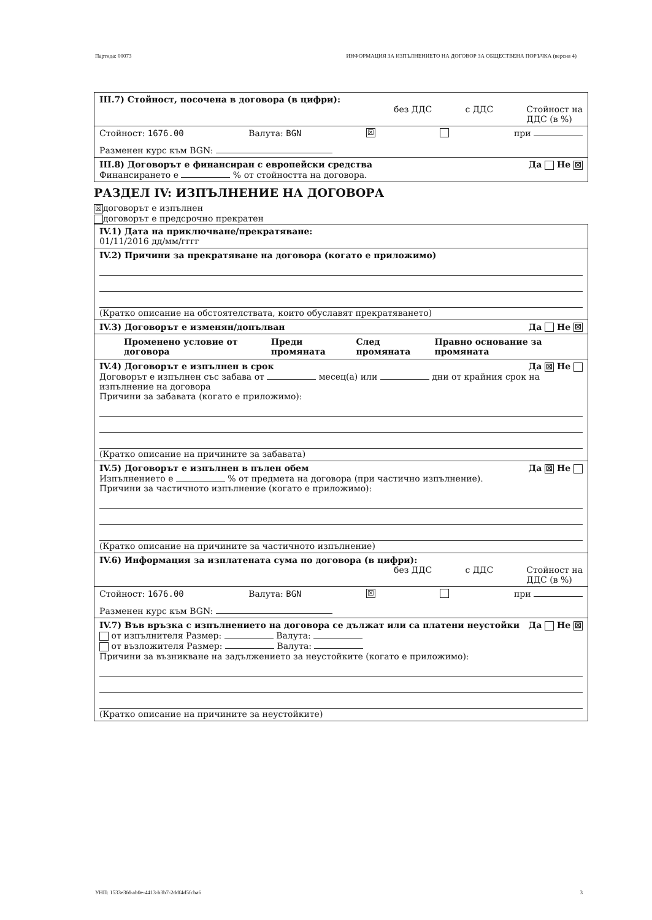Партида: 00073 ИНФОРМАЦИЯ ЗА ИЗПЪЛНЕНИЕТО НА ДОГОВОР ЗА ОБЩЕСТВЕНА ПОРЪЧКА (версия 4)
III.7) Стойност, посочена в договора (в цифри):
без ДДС с ДДС Стойност на
ДДС (в %)
Стойност: 1676.00 Валута: BGN ☒ при
Разменен курс към BGN:
III.8) Договорът е финансиран с европейски средства Да Не ☒
Финансирането е % от стойността на договора.
РАЗДЕЛ IV: ИЗПЪЛНЕНИЕ НА ДОГОВОРА
☒ договорът е изпълнен
договорът е предсрочно прекратен
IV.1) Дата на приключване/прекратяване:
01/11/2016 дд/мм/гггг
IV.2) Причини за прекратяване на договора (когато е приложимо)
(Кратко описание на обстоятелствата, които обуславят прекратяването)
IV.3) Договорът е изменян/допълван Да Не ☒
| Променено условие от договора | Преди промяната | След промяната | Правно основание за промяната |
| --- | --- | --- | --- |
IV.4) Договорът е изпълнен в срок Да ☒ Не
Договорът е изпълнен със забава от месец(а) или дни от крайния срок на изпълнение на договора
Причини за забавата (когато е приложимо):
(Кратко описание на причините за забавата)
IV.5) Договорът е изпълнен в пълен обем Да ☒ Не
Изпълнението е % от предмета на договора (при частично изпълнение).
Причини за частичното изпълнение (когато е приложимо):
(Кратко описание на причините за частичното изпълнение)
IV.6) Информация за изплатената сума по договора (в цифри):
без ДДС с ДДС Стойност на
ДДС (в %)
Стойност: 1676.00 Валута: BGN ☒ при
Разменен курс към BGN:
IV.7) Във връзка с изпълнението на договора се дължат или са платени неустойки Да Не ☒
от изпълнителя Размер: Валута:
от възложителя Размер: Валута:
Причини за възникване на задължението за неустойките (когато е приложимо):
(Кратко описание на причините за неустойките)
УНП: 1533e3fd-ab0e-4413-b3b7-2ddf4d5fcba6 3